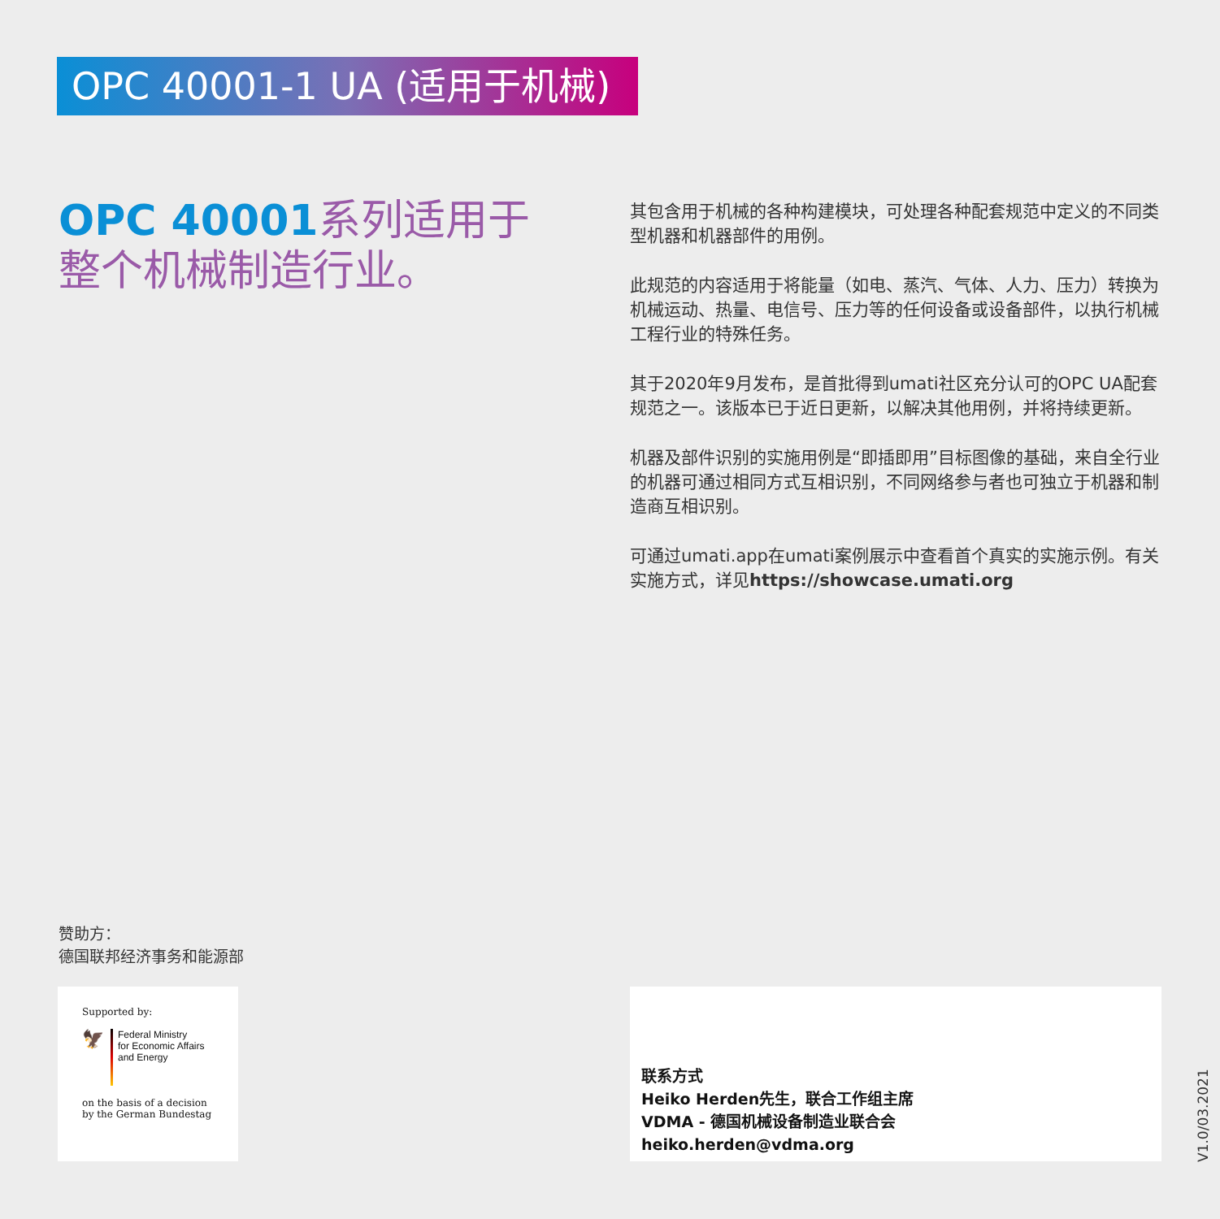OPC 40001-1 UA (适用于机械)
OPC 40001系列适用于
整个机械制造行业。
其包含用于机械的各种构建模块，可处理各种配套规范中定义的不同类型机器和机器部件的用例。
此规范的内容适用于将能量（如电、蒸汽、气体、人力、压力）转换为机械运动、热量、电信号、压力等的任何设备或设备部件，以执行机械工程行业的特殊任务。
其于2020年9月发布，是首批得到umati社区充分认可的OPC UA配套规范之一。该版本已于近日更新，以解决其他用例，并将持续更新。
机器及部件识别的实施用例是“即插即用”目标图像的基础，来自全行业的机器可通过相同方式互相识别，不同网络参与者也可独立于机器和制造商互相识别。
可通过umati.app在umati案例展示中查看首个真实的实施示例。有关实施方式，详见https://showcase.umati.org
赞助方：
德国联邦经济事务和能源部
Supported by:
🦅
Federal Ministry
for Economic Affairs
and Energy
on the basis of a decision
by the German Bundestag
联系方式
Heiko Herden先生，联合工作组主席
VDMA - 德国机械设备制造业联合会
heiko.herden@vdma.org
V1.0/03.2021